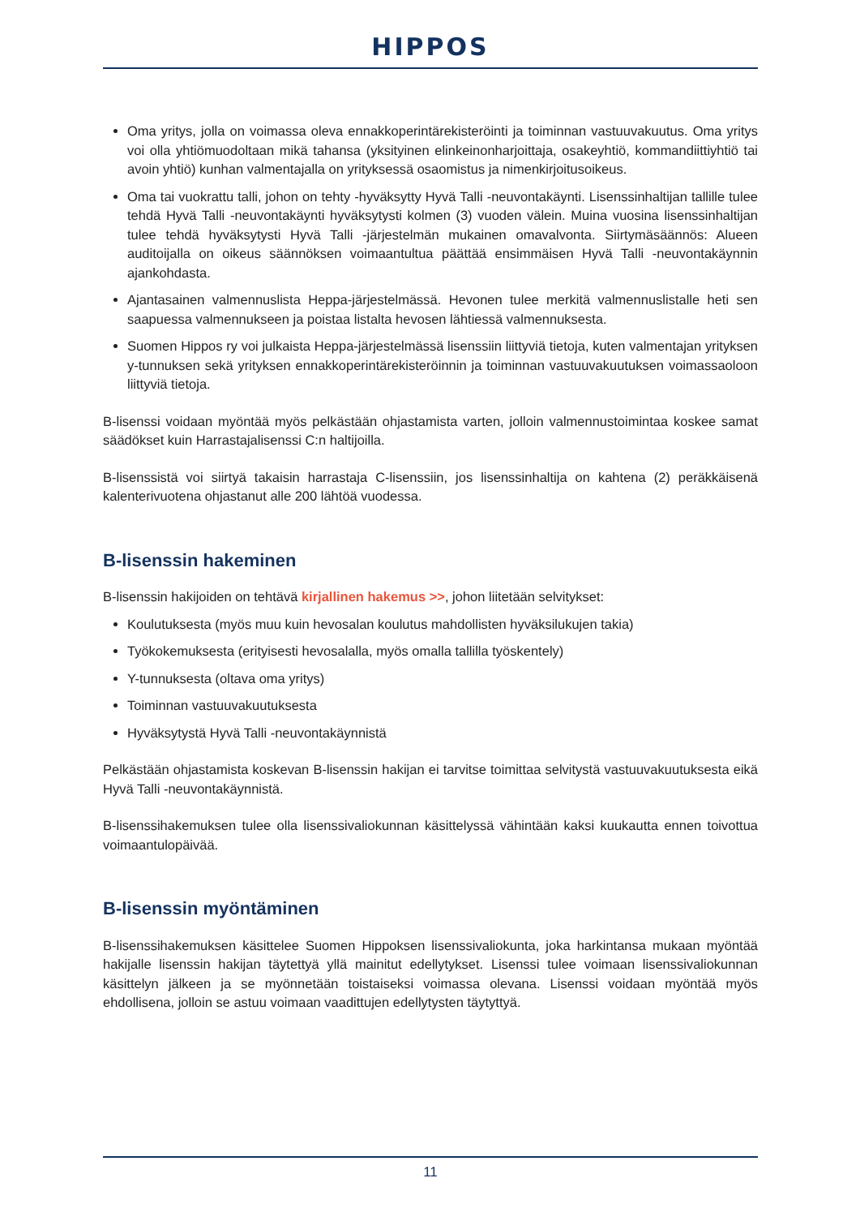HIPPOS
Oma yritys, jolla on voimassa oleva ennakkoperintärekisteröinti ja toiminnan vastuuvakuutus. Oma yritys voi olla yhtiömuodoltaan mikä tahansa (yksityinen elinkeinonharjoittaja, osakeyhtiö, kommandiittiyhtiö tai avoin yhtiö) kunhan valmentajalla on yrityksessä osaomistus ja nimenkirjoitusoikeus.
Oma tai vuokrattu talli, johon on tehty -hyväksytty Hyvä Talli -neuvontakäynti. Lisenssinhaltijan tallille tulee tehdä Hyvä Talli -neuvontakäynti hyväksytysti kolmen (3) vuoden välein. Muina vuosina lisenssinhaltijan tulee tehdä hyväksytysti Hyvä Talli -järjestelmän mukainen omavalvonta. Siirtymäsäännös: Alueen auditoijalla on oikeus säännöksen voimaantultua päättää ensimmäisen Hyvä Talli -neuvontakäynnin ajankohdasta.
Ajantasainen valmennuslista Heppa-järjestelmässä. Hevonen tulee merkitä valmennuslistalle heti sen saapuessa valmennukseen ja poistaa listalta hevosen lähtiessä valmennuksesta.
Suomen Hippos ry voi julkaista Heppa-järjestelmässä lisenssiin liittyviä tietoja, kuten valmentajan yrityksen y-tunnuksen sekä yrityksen ennakkoperintärekisteröinnin ja toiminnan vastuuvakuutuksen voimassaoloon liittyviä tietoja.
B-lisenssi voidaan myöntää myös pelkästään ohjastamista varten, jolloin valmennustoimintaa koskee samat säädökset kuin Harrastajalisenssi C:n haltijoilla.
B-lisenssistä voi siirtyä takaisin harrastaja C-lisenssiin, jos lisenssinhaltija on kahtena (2) peräkkäisenä kalenterivuotena ohjastanut alle 200 lähtöä vuodessa.
B-lisenssin hakeminen
B-lisenssin hakijoiden on tehtävä kirjallinen hakemus >>, johon liitetään selvitykset:
Koulutuksesta (myös muu kuin hevosalan koulutus mahdollisten hyväksilukujen takia)
Työkokemuksesta (erityisesti hevosalalla, myös omalla tallilla työskentely)
Y-tunnuksesta (oltava oma yritys)
Toiminnan vastuuvakuutuksesta
Hyväksytystä Hyvä Talli -neuvontakäynnistä
Pelkästään ohjastamista koskevan B-lisenssin hakijan ei tarvitse toimittaa selvitystä vastuuvakuutuksesta eikä Hyvä Talli -neuvontakäynnistä.
B-lisenssihakemuksen tulee olla lisenssivaliokunnan käsittelyssä vähintään kaksi kuukautta ennen toivottua voimaantulopäivää.
B-lisenssin myöntäminen
B-lisenssihakemuksen käsittelee Suomen Hippoksen lisenssivaliokunta, joka harkintansa mukaan myöntää hakijalle lisenssin hakijan täytettyä yllä mainitut edellytykset. Lisenssi tulee voimaan lisenssivaliokunnan käsittelyn jälkeen ja se myönnetään toistaiseksi voimassa olevana. Lisenssi voidaan myöntää myös ehdollisena, jolloin se astuu voimaan vaadittujen edellytysten täytyttyä.
11